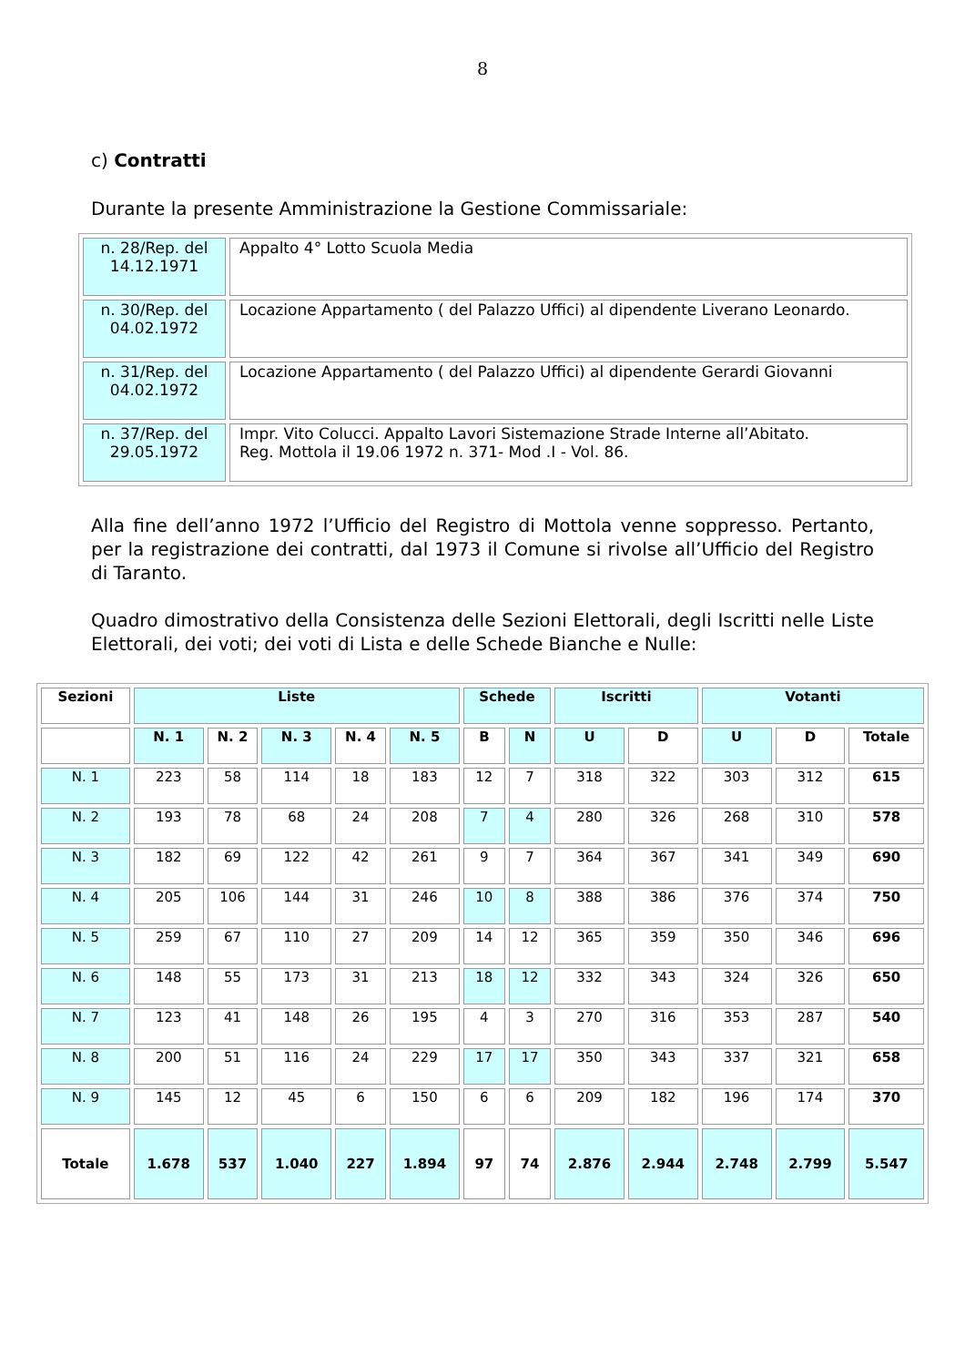8
c) Contratti
Durante la presente Amministrazione la Gestione Commissariale:
| n. 28/Rep. del 14.12.1971 | Appalto 4° Lotto Scuola Media |
| n. 30/Rep. del 04.02.1972 | Locazione Appartamento ( del Palazzo Uffici) al dipendente Liverano Leonardo. |
| n. 31/Rep. del 04.02.1972 | Locazione Appartamento ( del Palazzo Uffici) al dipendente Gerardi Giovanni |
| n. 37/Rep. del 29.05.1972 | Impr. Vito Colucci. Appalto Lavori Sistemazione Strade Interne all’Abitato. Reg. Mottola il 19.06 1972 n. 371- Mod .I - Vol. 86. |
Alla fine dell’anno 1972 l’Ufficio del Registro di Mottola venne soppresso. Pertanto, per la registrazione dei contratti, dal 1973 il Comune si rivolse all’Ufficio del Registro di Taranto.
Quadro dimostrativo della Consistenza delle Sezioni Elettorali, degli Iscritti nelle Liste Elettorali, dei voti; dei voti di Lista e delle Schede Bianche e Nulle:
| Sezioni | Liste | | | | | Schede | | Iscritti | | Votanti | | |
| --- | --- | --- | --- | --- | --- | --- | --- | --- | --- | --- | --- | --- |
| | N. 1 | N. 2 | N. 3 | N. 4 | N. 5 | B | N | U | D | U | D | Totale |
| N. 1 | 223 | 58 | 114 | 18 | 183 | 12 | 7 | 318 | 322 | 303 | 312 | 615 |
| N. 2 | 193 | 78 | 68 | 24 | 208 | 7 | 4 | 280 | 326 | 268 | 310 | 578 |
| N. 3 | 182 | 69 | 122 | 42 | 261 | 9 | 7 | 364 | 367 | 341 | 349 | 690 |
| N. 4 | 205 | 106 | 144 | 31 | 246 | 10 | 8 | 388 | 386 | 376 | 374 | 750 |
| N. 5 | 259 | 67 | 110 | 27 | 209 | 14 | 12 | 365 | 359 | 350 | 346 | 696 |
| N. 6 | 148 | 55 | 173 | 31 | 213 | 18 | 12 | 332 | 343 | 324 | 326 | 650 |
| N. 7 | 123 | 41 | 148 | 26 | 195 | 4 | 3 | 270 | 316 | 353 | 287 | 540 |
| N. 8 | 200 | 51 | 116 | 24 | 229 | 17 | 17 | 350 | 343 | 337 | 321 | 658 |
| N. 9 | 145 | 12 | 45 | 6 | 150 | 6 | 6 | 209 | 182 | 196 | 174 | 370 |
| Totale | 1.678 | 537 | 1.040 | 227 | 1.894 | 97 | 74 | 2.876 | 2.944 | 2.748 | 2.799 | 5.547 |